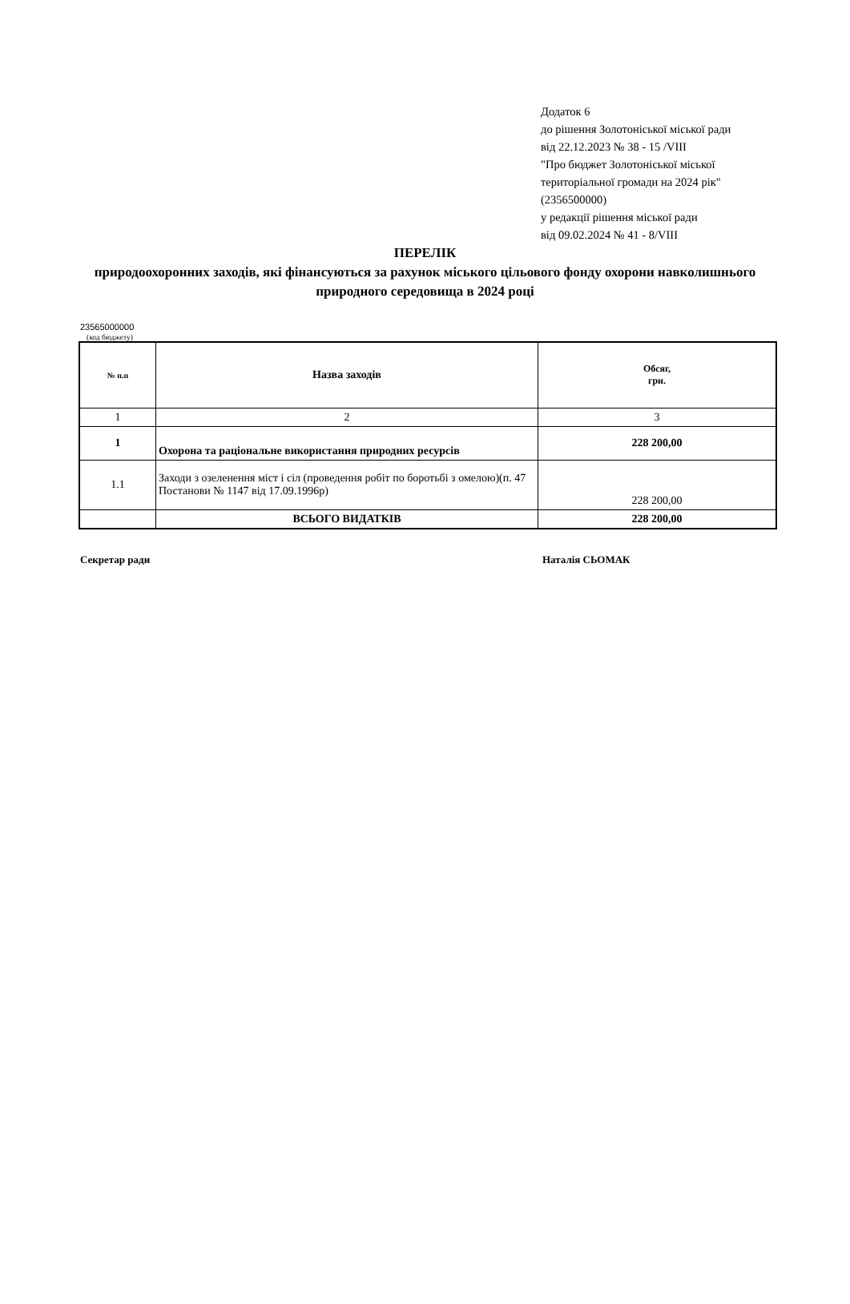Додаток 6
до рішення Золотоніської міської ради
від 22.12.2023 № 38 - 15 /VIII
"Про бюджет Золотоніської міської
територіальної громади на 2024 рік"
(2356500000)
у редакції рішення міської ради
від 09.02.2024 № 41 - 8/VIII
ПЕРЕЛІК
природоохоронних заходів, які фінансуються за рахунок міського цільового фонду охорони навколишнього природного середовища в 2024 році
23565000000
(код бюджету)
| № п.п | Назва заходів | Обсяг, грн. |
| --- | --- | --- |
| 1 | 2 | 3 |
| 1 | Охорона та раціональне використання природних ресурсів | 228 200,00 |
| 1.1 | Заходи з озеленення міст і сіл (проведення робіт по боротьбі з омелою)(п. 47 Постанови № 1147 від 17.09.1996р) | 228 200,00 |
| | ВСЬОГО ВИДАТКІВ | 228 200,00 |
Секретар ради Наталія СЬОМАК